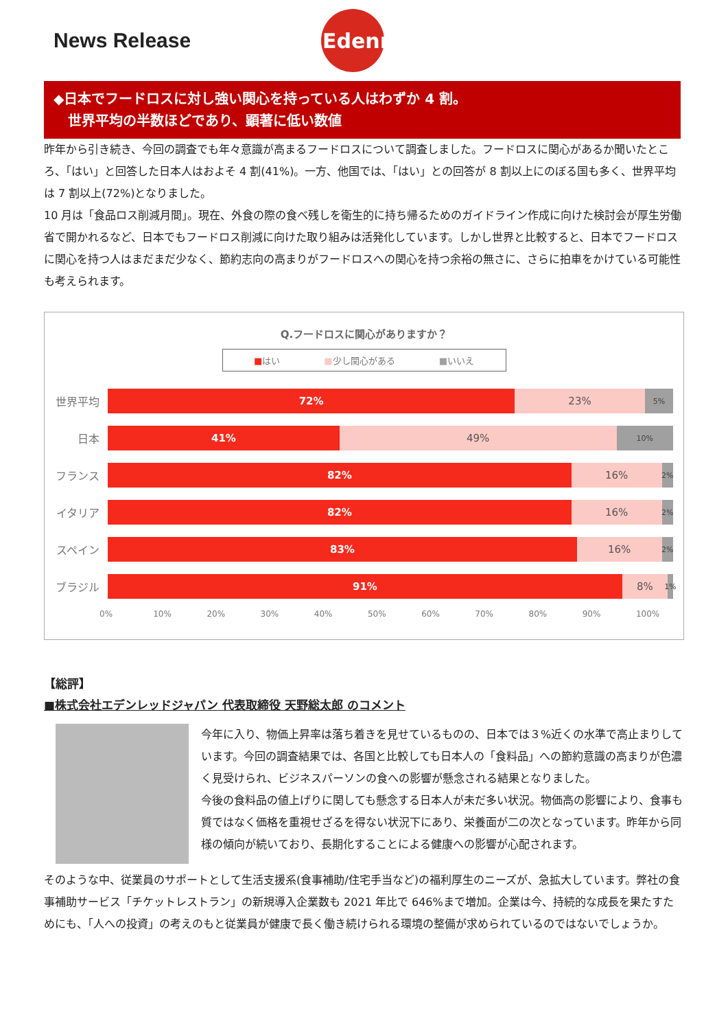News Release
Edenred
◆日本でフードロスに対し強い関心を持っている人はわずか 4 割。
世界平均の半数ほどであり、顕著に低い数値
昨年から引き続き、今回の調査でも年々意識が高まるフードロスについて調査しました。フードロスに関心があるか聞いたところ、「はい」と回答した日本人はおよそ 4 割(41%)。一方、他国では、「はい」との回答が 8 割以上にのぼる国も多く、世界平均は 7 割以上(72%)となりました。
10 月は「食品ロス削減月間」。現在、外食の際の食べ残しを衛生的に持ち帰るためのガイドライン作成に向けた検討会が厚生労働省で開かれるなど、日本でもフードロス削減に向けた取り組みは活発化しています。しかし世界と比較すると、日本でフードロスに関心を持つ人はまだまだ少なく、節約志向の高まりがフードロスへの関心を持つ余裕の無さに、さらに拍車をかけている可能性も考えられます。
Q.フードロスに関心がありますか？
■はい ■少し関心がある ■いいえ
世界平均
72% 23%
5%
日本
41% 49%
10%
フランス
82% 16%
2%
イタリア
82% 16%
2%
スペイン
83% 16%
2%
ブラジル
91% 8%
1%
0% 10% 20% 30% 40% 50% 60% 70% 80% 90% 100%
【総評】
■株式会社エデンレッドジャパン 代表取締役 天野総太郎 のコメント
今年に入り、物価上昇率は落ち着きを見せているものの、日本では３%近くの水準で高止まりしています。今回の調査結果では、各国と比較しても日本人の「食料品」への節約意識の高まりが色濃く見受けられ、ビジネスパーソンの食への影響が懸念される結果となりました。
今後の食料品の値上げりに関しても懸念する日本人が未だ多い状況。物価高の影響により、食事も質ではなく価格を重視せざるを得ない状況下にあり、栄養面が二の次となっています。昨年から同様の傾向が続いており、長期化することによる健康への影響が心配されます。
そのような中、従業員のサポートとして生活支援系(食事補助/住宅手当など)の福利厚生のニーズが、急拡大しています。弊社の食事補助サービス「チケットレストラン」の新規導入企業数も 2021 年比で 646%まで増加。企業は今、持続的な成長を果たすためにも、「人への投資」の考えのもと従業員が健康で長く働き続けられる環境の整備が求められているのではないでしょうか。